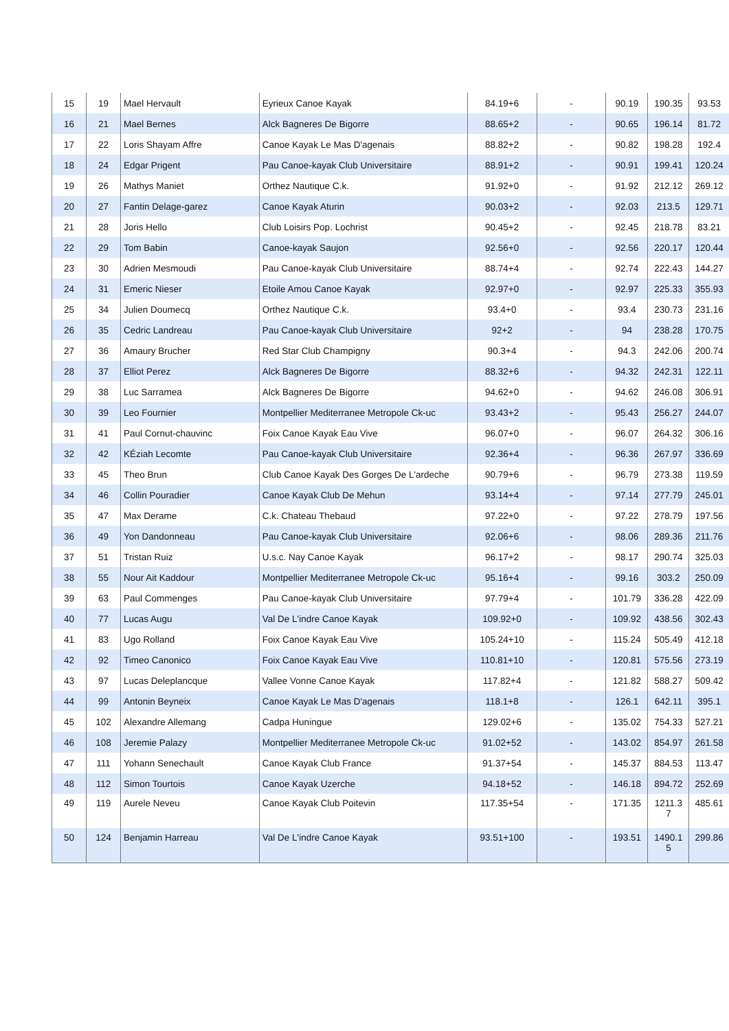| 15 | 19 | Mael Hervault | Eyrieux Canoe Kayak | 84.19+6 | - | 90.19 | 190.35 | 93.53 |
| 16 | 21 | Mael Bernes | Alck Bagneres De Bigorre | 88.65+2 | - | 90.65 | 196.14 | 81.72 |
| 17 | 22 | Loris Shayam Affre | Canoe Kayak Le Mas D'agenais | 88.82+2 | - | 90.82 | 198.28 | 192.4 |
| 18 | 24 | Edgar Prigent | Pau Canoe-kayak Club Universitaire | 88.91+2 | - | 90.91 | 199.41 | 120.24 |
| 19 | 26 | Mathys Maniet | Orthez Nautique C.k. | 91.92+0 | - | 91.92 | 212.12 | 269.12 |
| 20 | 27 | Fantin Delage-garez | Canoe Kayak Aturin | 90.03+2 | - | 92.03 | 213.5 | 129.71 |
| 21 | 28 | Joris Hello | Club Loisirs Pop. Lochrist | 90.45+2 | - | 92.45 | 218.78 | 83.21 |
| 22 | 29 | Tom Babin | Canoe-kayak Saujon | 92.56+0 | - | 92.56 | 220.17 | 120.44 |
| 23 | 30 | Adrien Mesmoudi | Pau Canoe-kayak Club Universitaire | 88.74+4 | - | 92.74 | 222.43 | 144.27 |
| 24 | 31 | Emeric Nieser | Etoile Amou Canoe Kayak | 92.97+0 | - | 92.97 | 225.33 | 355.93 |
| 25 | 34 | Julien Doumecq | Orthez Nautique C.k. | 93.4+0 | - | 93.4 | 230.73 | 231.16 |
| 26 | 35 | Cedric Landreau | Pau Canoe-kayak Club Universitaire | 92+2 | - | 94 | 238.28 | 170.75 |
| 27 | 36 | Amaury Brucher | Red Star Club Champigny | 90.3+4 | - | 94.3 | 242.06 | 200.74 |
| 28 | 37 | Elliot Perez | Alck Bagneres De Bigorre | 88.32+6 | - | 94.32 | 242.31 | 122.11 |
| 29 | 38 | Luc Sarramea | Alck Bagneres De Bigorre | 94.62+0 | - | 94.62 | 246.08 | 306.91 |
| 30 | 39 | Leo Fournier | Montpellier Mediterranee Metropole Ck-uc | 93.43+2 | - | 95.43 | 256.27 | 244.07 |
| 31 | 41 | Paul Cornut-chauvinc | Foix Canoe Kayak Eau Vive | 96.07+0 | - | 96.07 | 264.32 | 306.16 |
| 32 | 42 | KÉziah Lecomte | Pau Canoe-kayak Club Universitaire | 92.36+4 | - | 96.36 | 267.97 | 336.69 |
| 33 | 45 | Theo Brun | Club Canoe Kayak Des Gorges De L'ardeche | 90.79+6 | - | 96.79 | 273.38 | 119.59 |
| 34 | 46 | Collin Pouradier | Canoe Kayak Club De Mehun | 93.14+4 | - | 97.14 | 277.79 | 245.01 |
| 35 | 47 | Max Derame | C.k. Chateau Thebaud | 97.22+0 | - | 97.22 | 278.79 | 197.56 |
| 36 | 49 | Yon Dandonneau | Pau Canoe-kayak Club Universitaire | 92.06+6 | - | 98.06 | 289.36 | 211.76 |
| 37 | 51 | Tristan Ruiz | U.s.c. Nay Canoe Kayak | 96.17+2 | - | 98.17 | 290.74 | 325.03 |
| 38 | 55 | Nour Ait Kaddour | Montpellier Mediterranee Metropole Ck-uc | 95.16+4 | - | 99.16 | 303.2 | 250.09 |
| 39 | 63 | Paul Commenges | Pau Canoe-kayak Club Universitaire | 97.79+4 | - | 101.79 | 336.28 | 422.09 |
| 40 | 77 | Lucas Augu | Val De L'indre Canoe Kayak | 109.92+0 | - | 109.92 | 438.56 | 302.43 |
| 41 | 83 | Ugo Rolland | Foix Canoe Kayak Eau Vive | 105.24+10 | - | 115.24 | 505.49 | 412.18 |
| 42 | 92 | Timeo Canonico | Foix Canoe Kayak Eau Vive | 110.81+10 | - | 120.81 | 575.56 | 273.19 |
| 43 | 97 | Lucas Deleplancque | Vallee Vonne Canoe Kayak | 117.82+4 | - | 121.82 | 588.27 | 509.42 |
| 44 | 99 | Antonin Beyneix | Canoe Kayak Le Mas D'agenais | 118.1+8 | - | 126.1 | 642.11 | 395.1 |
| 45 | 102 | Alexandre Allemang | Cadpa Huningue | 129.02+6 | - | 135.02 | 754.33 | 527.21 |
| 46 | 108 | Jeremie Palazy | Montpellier Mediterranee Metropole Ck-uc | 91.02+52 | - | 143.02 | 854.97 | 261.58 |
| 47 | 111 | Yohann Senechault | Canoe Kayak Club France | 91.37+54 | - | 145.37 | 884.53 | 113.47 |
| 48 | 112 | Simon Tourtois | Canoe Kayak Uzerche | 94.18+52 | - | 146.18 | 894.72 | 252.69 |
| 49 | 119 | Aurele Neveu | Canoe Kayak Club Poitevin | 117.35+54 | - | 171.35 | 1211.3 7 | 485.61 |
| 50 | 124 | Benjamin Harreau | Val De L'indre Canoe Kayak | 93.51+100 | - | 193.51 | 1490.1 5 | 299.86 |